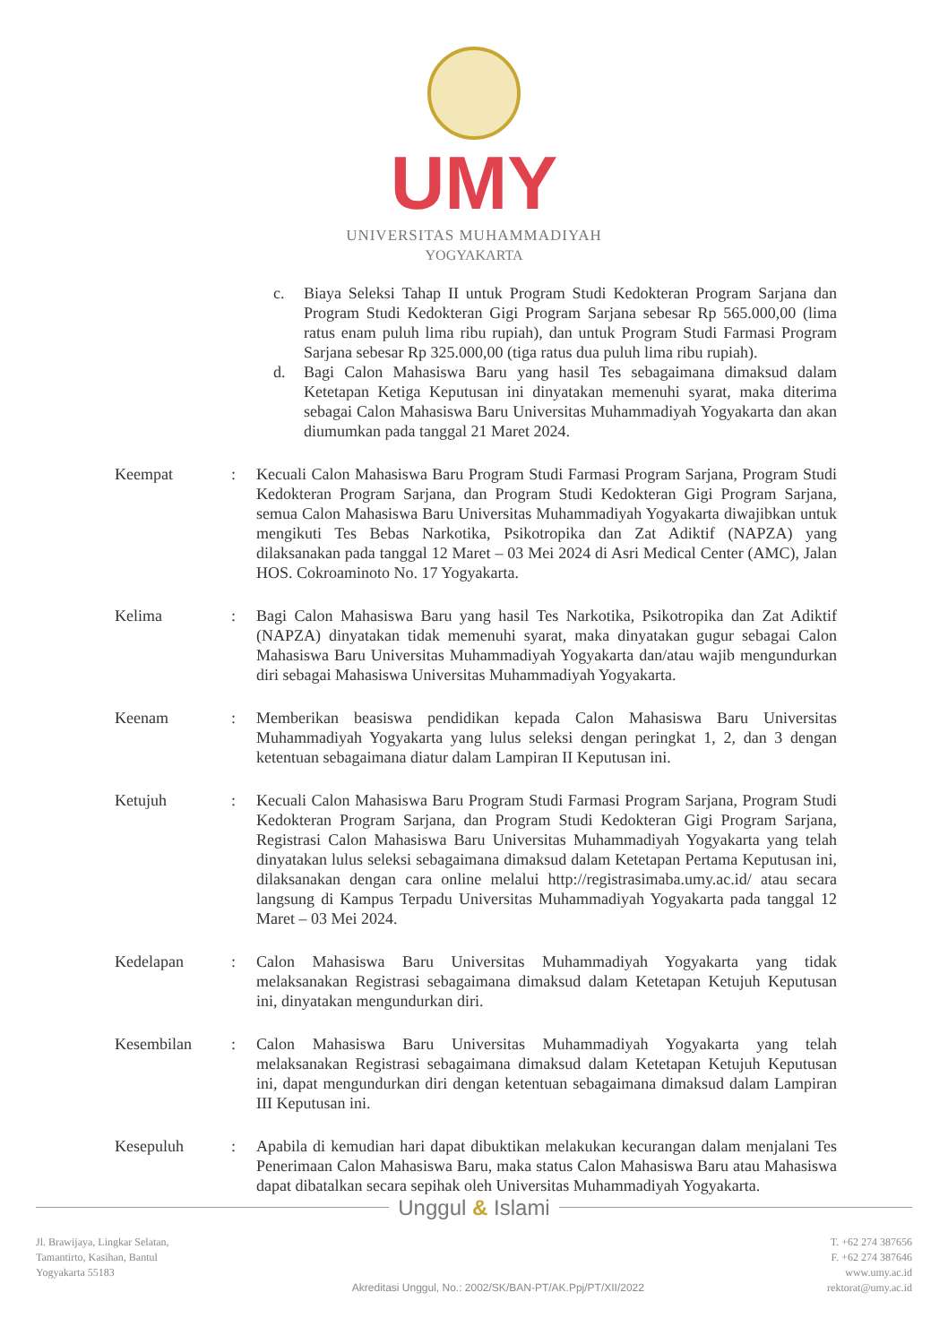UMY
UNIVERSITAS MUHAMMADIYAH
YOGYAKARTA
c. Biaya Seleksi Tahap II untuk Program Studi Kedokteran Program Sarjana dan Program Studi Kedokteran Gigi Program Sarjana sebesar Rp 565.000,00 (lima ratus enam puluh lima ribu rupiah), dan untuk Program Studi Farmasi Program Sarjana sebesar Rp 325.000,00 (tiga ratus dua puluh lima ribu rupiah).
d. Bagi Calon Mahasiswa Baru yang hasil Tes sebagaimana dimaksud dalam Ketetapan Ketiga Keputusan ini dinyatakan memenuhi syarat, maka diterima sebagai Calon Mahasiswa Baru Universitas Muhammadiyah Yogyakarta dan akan diumumkan pada tanggal 21 Maret 2024.
Keempat : Kecuali Calon Mahasiswa Baru Program Studi Farmasi Program Sarjana, Program Studi Kedokteran Program Sarjana, dan Program Studi Kedokteran Gigi Program Sarjana, semua Calon Mahasiswa Baru Universitas Muhammadiyah Yogyakarta diwajibkan untuk mengikuti Tes Bebas Narkotika, Psikotropika dan Zat Adiktif (NAPZA) yang dilaksanakan pada tanggal 12 Maret – 03 Mei 2024 di Asri Medical Center (AMC), Jalan HOS. Cokroaminoto No. 17 Yogyakarta.
Kelima : Bagi Calon Mahasiswa Baru yang hasil Tes Narkotika, Psikotropika dan Zat Adiktif (NAPZA) dinyatakan tidak memenuhi syarat, maka dinyatakan gugur sebagai Calon Mahasiswa Baru Universitas Muhammadiyah Yogyakarta dan/atau wajib mengundurkan diri sebagai Mahasiswa Universitas Muhammadiyah Yogyakarta.
Keenam : Memberikan beasiswa pendidikan kepada Calon Mahasiswa Baru Universitas Muhammadiyah Yogyakarta yang lulus seleksi dengan peringkat 1, 2, dan 3 dengan ketentuan sebagaimana diatur dalam Lampiran II Keputusan ini.
Ketujuh : Kecuali Calon Mahasiswa Baru Program Studi Farmasi Program Sarjana, Program Studi Kedokteran Program Sarjana, dan Program Studi Kedokteran Gigi Program Sarjana, Registrasi Calon Mahasiswa Baru Universitas Muhammadiyah Yogyakarta yang telah dinyatakan lulus seleksi sebagaimana dimaksud dalam Ketetapan Pertama Keputusan ini, dilaksanakan dengan cara online melalui http://registrasimaba.umy.ac.id/ atau secara langsung di Kampus Terpadu Universitas Muhammadiyah Yogyakarta pada tanggal 12 Maret – 03 Mei 2024.
Kedelapan : Calon Mahasiswa Baru Universitas Muhammadiyah Yogyakarta yang tidak melaksanakan Registrasi sebagaimana dimaksud dalam Ketetapan Ketujuh Keputusan ini, dinyatakan mengundurkan diri.
Kesembilan : Calon Mahasiswa Baru Universitas Muhammadiyah Yogyakarta yang telah melaksanakan Registrasi sebagaimana dimaksud dalam Ketetapan Ketujuh Keputusan ini, dapat mengundurkan diri dengan ketentuan sebagaimana dimaksud dalam Lampiran III Keputusan ini.
Kesepuluh : Apabila di kemudian hari dapat dibuktikan melakukan kecurangan dalam menjalani Tes Penerimaan Calon Mahasiswa Baru, maka status Calon Mahasiswa Baru atau Mahasiswa dapat dibatalkan secara sepihak oleh Universitas Muhammadiyah Yogyakarta.
Unggul & Islami
Jl. Brawijaya, Lingkar Selatan,
Tamantirto, Kasihan, Bantul
Yogyakarta 55183
Akreditasi Unggul, No.: 2002/SK/BAN-PT/AK.Ppj/PT/XII/2022
T. +62 274 387656
F. +62 274 387646
www.umy.ac.id
rektorat@umy.ac.id